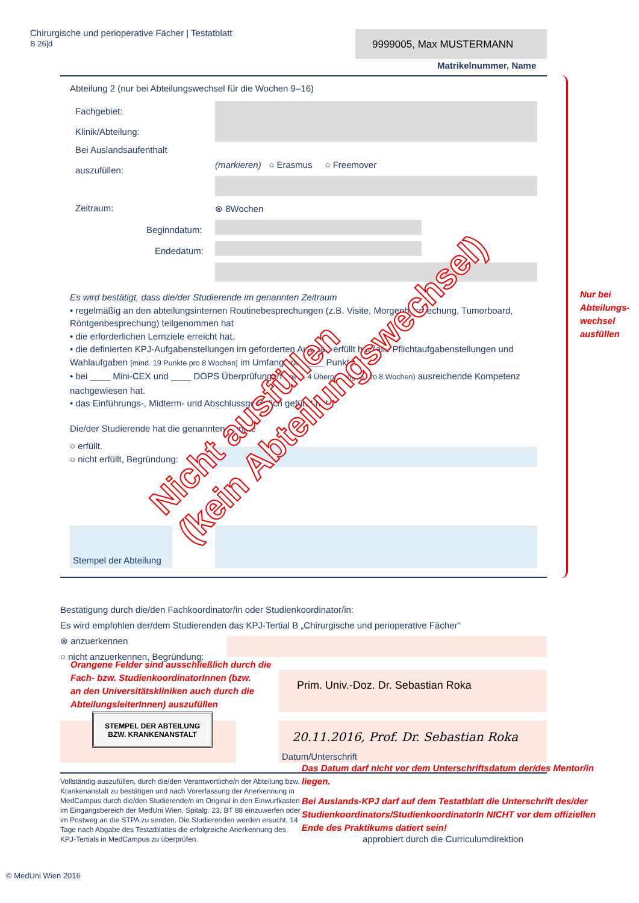Chirurgische und perioperative Fächer | Testatblatt
B 26|d
9999005, Max MUSTERMANN
Matrikelnummer, Name
Abteilung 2 (nur bei Abteilungswechsel für die Wochen 9–16)
Fachgebiet:
Klinik/Abteilung:
Bei Auslandsaufenthalt
auszufüllen:
(markieren) ○ Erasmus ○ Freemover
Zeitraum: ⊗ 8Wochen
Beginndatum:
Endedatum:
Es wird bestätigt, dass die/der Studierende im genannten Zeitraum
• regelmäßig an den abteilungsinternen Routinebesprechungen (z.B. Visite, Morgenbesprechung, Tumorboard, Röntgenbesprechung) teilgenommen hat
• die erforderlichen Lernziele erreicht hat.
• die definierten KPJ-Aufgabenstellungen im geforderten Ausmaß erfüllt hat (alle Pflichtaufgabenstellungen und Wahlaufgaben [mind. 19 Punkte pro 8 Wochen] im Umfang von ____ Punkten).
• bei ____ Mini-CEX und ____ DOPS Überprüfungen (mind. 4 Überprüfungen pro 8 Wochen) ausreichende Kompetenz nachgewiesen hat.
• das Einführungs-, Midterm- und Abschlussgespräch geführt hat.
Die/der Studierende hat die genannten Punkte
○ erfüllt.
○ nicht erfüllt, Begründung:
Nicht ausfüllen
(kein Abteilungswechsel)
Stempel der Abteilung
Nur bei
Abteilungs-
wechsel
ausfüllen
Bestätigung durch die/den Fachkoordinator/in oder Studienkoordinator/in:
Es wird empfohlen der/dem Studierenden das KPJ-Tertial B „Chirurgische und perioperative Fächer“
⊗ anzuerkennen
○ nicht anzuerkennen, Begründung:
Orangene Felder sind ausschließlich durch die
Fach- bzw. StudienkoordinatorInnen (bzw.
an den Universitätskliniken auch durch die
AbteilungsleiterInnen) auszufüllen
Prim. Univ.-Doz. Dr. Sebastian Roka
STEMPEL DER ABTEILUNG
BZW. KRANKENANSTALT
20.11.2016, Prof. Dr. Sebastian Roka
Datum/Unterschrift
Das Datum darf nicht vor dem Unterschriftsdatum der/des Mentor/in liegen.
Vollständig auszufüllen, durch die/den Verantwortliche/n der Abteilung bzw. Krankenanstalt zu bestätigen und nach Vorerfassung der Anerkennung in MedCampus durch die/den Studierende/n im Original in den Einwurfkasten im Eingangsbereich der MedUni Wien, Spitalg. 23, BT 88 einzuwerfen oder im Postweg an die STPA zu senden. Die Studierenden werden ersucht, 14 Tage nach Abgabe des Testatblattes die erfolgreiche Anerkennung des KPJ-Tertials in MedCampus zu überprüfen.
Bei Auslands-KPJ darf auf dem Testatblatt die Unterschrift des/der Studienkoordinators/StudienkoordinatorIn NICHT vor dem offiziellen Ende des Praktikums datiert sein!
approbiert durch die Curriculumdirektion
© MedUni Wien 2016